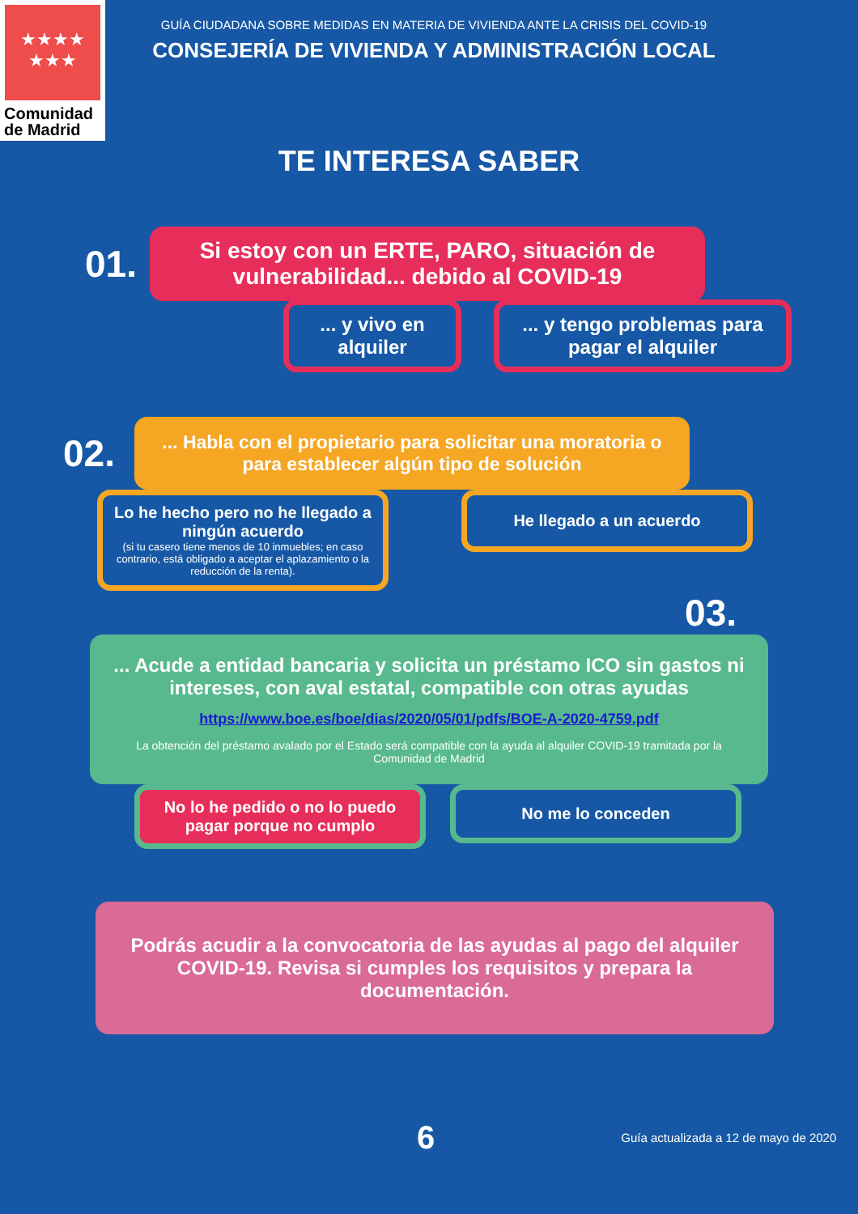★★★★
★★★
Comunidad
de Madrid
GUÍA CIUDADANA SOBRE MEDIDAS EN MATERIA DE VIVIENDA ANTE LA CRISIS DEL COVID-19
CONSEJERÍA DE VIVIENDA Y ADMINISTRACIÓN LOCAL
TE INTERESA SABER
01.
Si estoy con un ERTE, PARO, situación de vulnerabilidad... debido al COVID-19
... y vivo en alquiler
... y tengo problemas para pagar el alquiler
02.
... Habla con el propietario para solicitar una moratoria o para establecer algún tipo de solución
Lo he hecho pero no he llegado a ningún acuerdo
(si tu casero tiene menos de 10 inmuebles; en caso contrario, está obligado a aceptar el aplazamiento o la reducción de la renta).
He llegado a un acuerdo
03.
... Acude a entidad bancaria y solicita un préstamo ICO sin gastos ni intereses, con aval estatal, compatible con otras ayudas
https://www.boe.es/boe/dias/2020/05/01/pdfs/BOE-A-2020-4759.pdf
La obtención del préstamo avalado por el Estado será compatible con la ayuda al alquiler COVID-19 tramitada por la Comunidad de Madrid
No lo he pedido o no lo puedo pagar porque no cumplo
No me lo conceden
Podrás acudir a la convocatoria de las ayudas al pago del alquiler COVID-19. Revisa si cumples los requisitos y prepara la documentación.
6 Guía actualizada a 12 de mayo de 2020